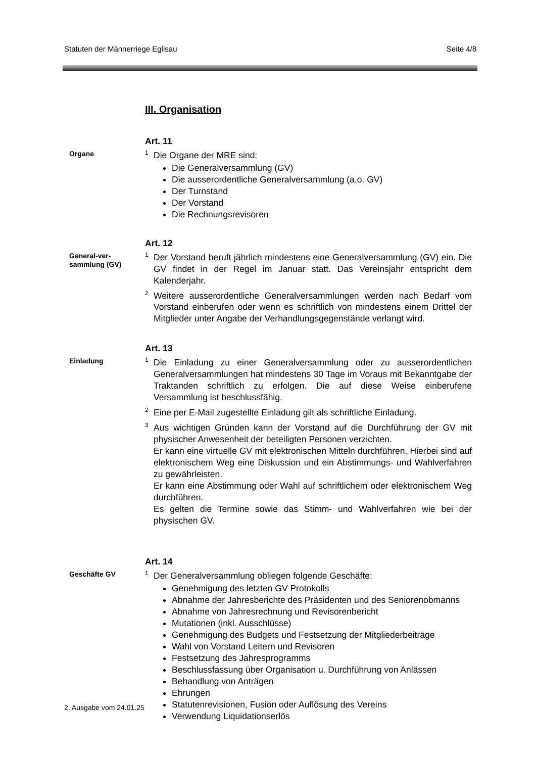Statuten der Männerriege Eglisau Seite 4/8
III. Organisation
Organe
Art. 11
<sup>1</sup> Die Organe der MRE sind:
Die Generalversammlung (GV)
Die ausserordentliche Generalversammlung (a.o. GV)
Der Turnstand
Der Vorstand
Die Rechnungsrevisoren
General-ver-
sammlung (GV)
Art. 12
<sup>1</sup> Der Vorstand beruft jährlich mindestens eine Generalversammlung (GV) ein. Die GV findet in der Regel im Januar statt. Das Vereinsjahr entspricht dem Kalenderjahr.
<sup>2</sup> Weitere ausserordentliche Generalversammlungen werden nach Bedarf vom Vorstand einberufen oder wenn es schriftlich von mindestens einem Drittel der Mitglieder unter Angabe der Verhandlungsgegenstände verlangt wird.
Einladung
Art. 13
<sup>1</sup> Die Einladung zu einer Generalversammlung oder zu ausserordentlichen Generalversammlungen hat mindestens 30 Tage im Voraus mit Bekanntgabe der Traktanden schriftlich zu erfolgen. Die auf diese Weise einberufene Versammlung ist beschlussfähig.
<sup>2</sup> Eine per E-Mail zugestellte Einladung gilt als schriftliche Einladung.
<sup>3</sup> Aus wichtigen Gründen kann der Vorstand auf die Durchführung der GV mit physischer Anwesenheit der beteiligten Personen verzichten.
Er kann eine virtuelle GV mit elektronischen Mitteln durchführen. Hierbei sind auf elektronischem Weg eine Diskussion und ein Abstimmungs- und Wahlverfahren zu gewährleisten.
Er kann eine Abstimmung oder Wahl auf schriftlichem oder elektronischem Weg durchführen.
Es gelten die Termine sowie das Stimm- und Wahlverfahren wie bei der physischen GV.
Geschäfte GV
Art. 14
<sup>1</sup> Der Generalversammlung obliegen folgende Geschäfte:
Genehmigung des letzten GV Protokolls
Abnahme der Jahresberichte des Präsidenten und des Seniorenobmanns
Abnahme von Jahresrechnung und Revisorenbericht
Mutationen (inkl. Ausschlüsse)
Genehmigung des Budgets und Festsetzung der Mitgliederbeiträge
Wahl von Vorstand Leitern und Revisoren
Festsetzung des Jahresprogramms
Beschlussfassung über Organisation u. Durchführung von Anlässen
Behandlung von Anträgen
Ehrungen
Statutenrevisionen, Fusion oder Auflösung des Vereins
Verwendung Liquidationserlös
2. Ausgabe vom 24.01.25